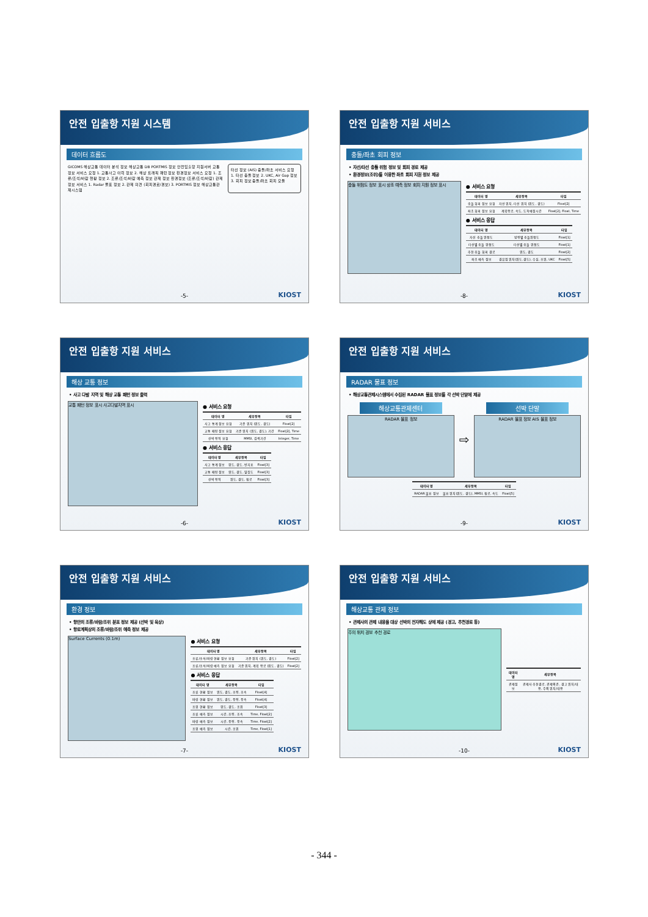안전 입출항 지원 시스템
데이터 흐름도
GICOMS 해상교통 데이터 분석 정보 해상교통 DB PORTMIS 정보 안전입출항 지원서버 교통정보 서비스 요청 1. 교통사고 이력 정보 2. 해상 트래픽 패턴 정보 환경정보 서비스 요청 1. 조류/조석/바람 현황 정보 2. 조류/조석/바람 예측 정보 관제 정보 환경정보 (조류/조석/바람) 관제 정보 서비스 1. Radar 물표 정보 2. 관제 의견 (회피경로/경보) 3. PORTMIS 정보 해상교통관제시스템
타선 정보 (AIS) 충돌/좌초 서비스 요청 1. 타선 충돌 정보 2. UKC, Air Gap 정보 3. 회피 정보 충돌/좌초 회피 모듈
-5- KIOST
안전 입출항 지원 서비스
충돌/좌초 회피 정보
• 자선/타선 충돌 위험 정보 및 회피 경로 제공
• 환경정보(조위)를 이용한 좌초 회피 지원 정보 제공
충돌 위험도 정보 표시 상조 예측 정보 회피 지원 정보 표시
● 서비스 요청
| 데이터 명 | 세부항목 | 타입 |
| --- | --- | --- |
| 충돌 회피 정보 요청 | 자선 위치, 타선 위치 (위도, 경도) | Float[2] |
| 좌초 회피 정보 요청 | 계획항로, 속도, 도착예정시간 | Float[2], Float, Time |
● 서비스 응답
| 데이터 명 | 세부항목 | 타입 |
| --- | --- | --- |
| 자선 충돌 위험도 | 방향별 충돌위험도 | Float[1] |
| 타선별 충돌 위험도 | 타선별 충돌 위험도 | Float[1] |
| 추천 충돌 회피 경로 | 위도, 경도 | Float[2] |
| 좌초 예측 정보 | 경유점 위치(위도,경도), 수심, 조위, UKC | Float[5] |
-8- KIOST
안전 입출항 지원 서비스
해상 교통 정보
• 사고 다발 지역 및 해상 교통 패턴 정보 출력
교통 패턴 정보 표시 사고다발지역 표시
● 서비스 요청
| 데이터 명 | 세부항목 | 타입 |
| --- | --- | --- |
| 사고 통계 정보 요청 | 기준 위치 (위도, 경도) | Float[2] |
| 교통 패턴 정보 요청 | 기준 위치 (위도, 경도), 기간 | Float[2], Time |
| 선박 항적 요청 | MMSI, 검색기간 | Integer, Time |
● 서비스 응답
| 데이터 명 | 세부항목 | 타입 |
| --- | --- | --- |
| 사고 통계 정보 | 위도, 경도, 빈지표 | Float[3] |
| 교통 패턴 정보 | 위도, 경도, 밀집도 | Float[3] |
| 선박 항적 | 위도, 경도, 침로 | Float[3] |
-6- KIOST
안전 입출항 지원 서비스
RADAR 물표 정보
• 해상교통관제시스템에서 수집된 RADAR 물표 정보를 각 선박 단말에 제공
해상교통관제센터
RADAR 물표 정보
⇨
선박 단말
RADAR 물표 정보 AIS 물표 정보
| 데이터 명 | 세부항목 | 타입 |
| --- | --- | --- |
| RADAR 물표 정보 | 물표 위치(위도, 경도), MMSI, 침로, 속도 | Float[5] |
-9- KIOST
안전 입출항 지원 서비스
환경 정보
• 항만의 조류/바람/조위 분포 정보 제공 (선박 및 육상)
• 항로계획상의 조류/바람/조위 예측 정보 제공
Surface Currents (0.1m)
● 서비스 요청
| 데이터 명 | 세부항목 | 타입 |
| --- | --- | --- |
| 조류/조석/바람 현황 정보 요청 | 기준 위치 (위도, 경도) | Float[2] |
| 조류/조석/바람 예측 정보 요청 | 기준 위치, 계획 항로 (위도, 경도) | Float[2] |
● 서비스 응답
| 데이터 명 | 세부항목 | 타입 |
| --- | --- | --- |
| 조류 현황 정보 | 위도, 경도, 조향, 조속 | Float[4] |
| 바람 현황 정보 | 위도, 경도, 풍향, 풍속 | Float[4] |
| 조위 현황 정보 | 위도, 경도, 조위 | Float[3] |
| 조류 예측 정보 | 시간, 조향, 조속 | Time, Float[2] |
| 바람 예측 정보 | 시간, 풍향, 풍속 | Time, Float[2] |
| 조위 예측 정보 | 시간, 조위 | Time, Float[1] |
-7- KIOST
안전 입출항 지원 서비스
해상교통 관제 정보
• 관제사의 관제 내용을 대상 선박의 전자해도 상에 제공 (경고, 추천경로 등)
주의 위치 경보 추천 경로
| 데이터 명 | 세부항목 |
| --- | --- |
| 관제정보 | 관제사 추천경로, 관제의견, 경고 위치/내용, 주의 위치/내용 |
-10- KIOST
- 344 -